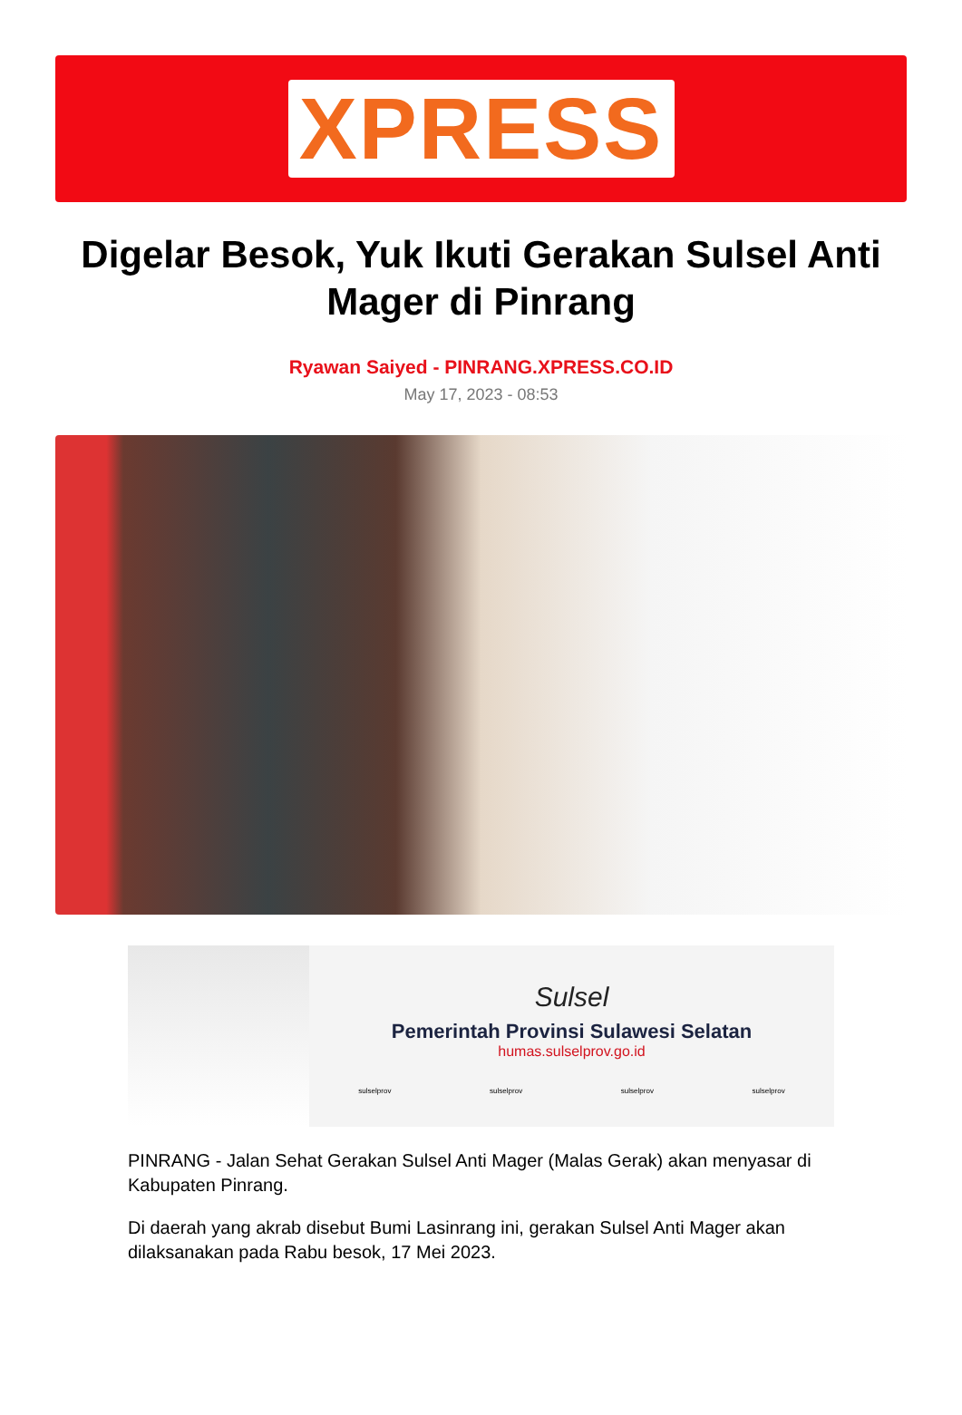XPRESS
Digelar Besok, Yuk Ikuti Gerakan Sulsel Anti Mager di Pinrang
Ryawan Saiyed - PINRANG.XPRESS.CO.ID
May 17, 2023 - 08:53
Sulsel
Pemerintah Provinsi Sulawesi Selatan
humas.sulselprov.go.id
sulselprov sulselprov sulselprov sulselprov
PINRANG - Jalan Sehat Gerakan Sulsel Anti Mager (Malas Gerak) akan menyasar di Kabupaten Pinrang.
Di daerah yang akrab disebut Bumi Lasinrang ini, gerakan Sulsel Anti Mager akan dilaksanakan pada Rabu besok, 17 Mei 2023.